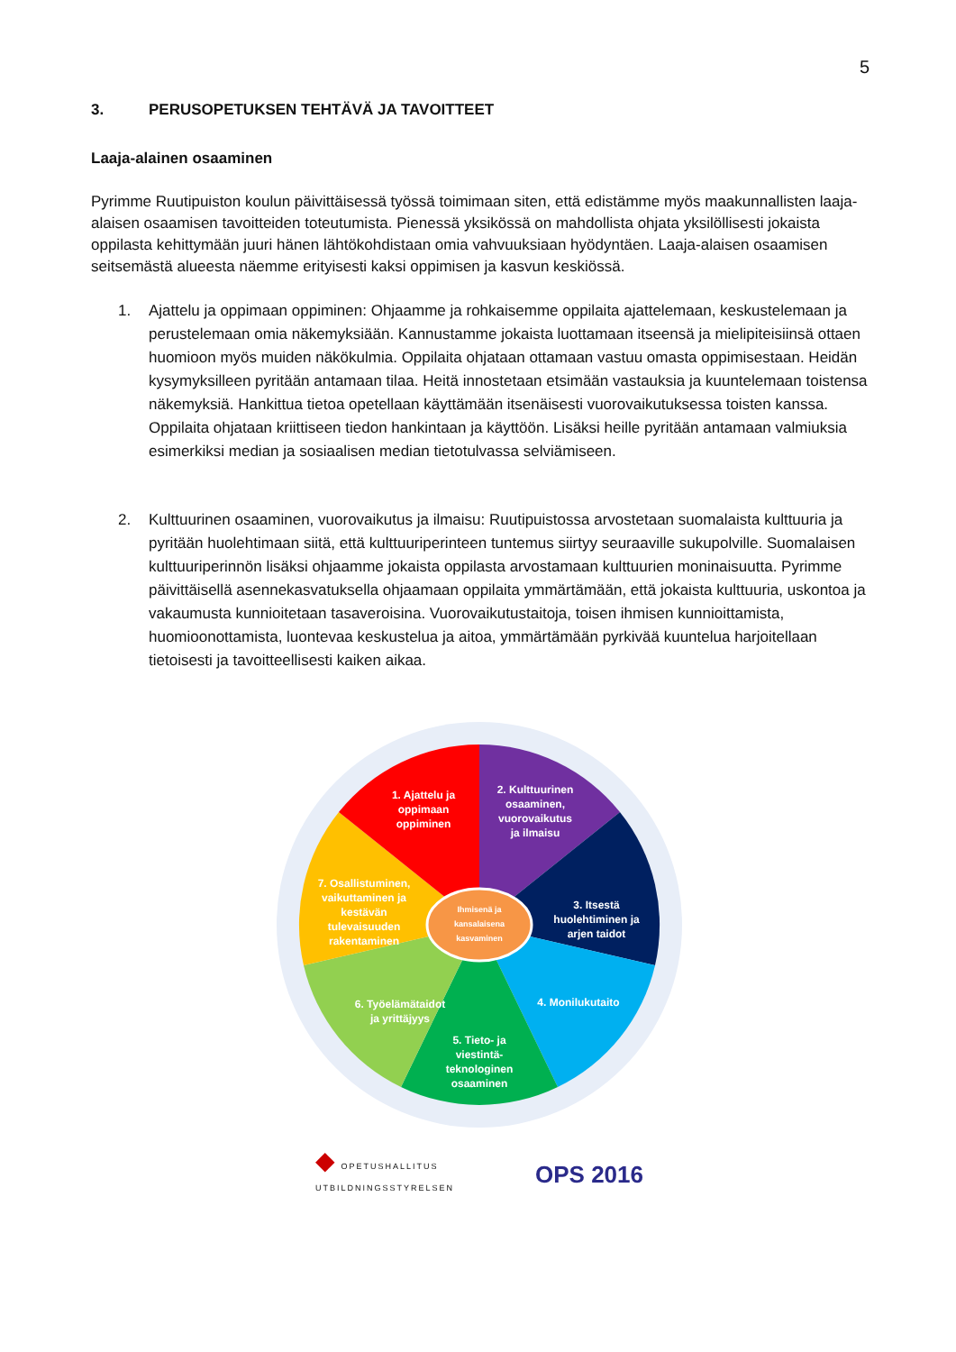5
3. PERUSOPETUKSEN TEHTÄVÄ JA TAVOITTEET
Laaja-alainen osaaminen
Pyrimme Ruutipuiston koulun päivittäisessä työssä toimimaan siten, että edistämme myös maakunnallisten laaja-alaisen osaamisen tavoitteiden toteutumista. Pienessä yksikössä on mahdollista ohjata yksilöllisesti jokaista oppilasta kehittymään juuri hänen lähtökohdistaan omia vahvuuksiaan hyödyntäen. Laaja-alaisen osaamisen seitsemästä alueesta näemme erityisesti kaksi oppimisen ja kasvun keskiössä.
1. Ajattelu ja oppimaan oppiminen: Ohjaamme ja rohkaisemme oppilaita ajattelemaan, keskustelemaan ja perustelemaan omia näkemyksiään. Kannustamme jokaista luottamaan itseensä ja mielipiteisiinsä ottaen huomioon myös muiden näkökulmia. Oppilaita ohjataan ottamaan vastuu omasta oppimisestaan. Heidän kysymyksilleen pyritään antamaan tilaa. Heitä innostetaan etsimään vastauksia ja kuuntelemaan toistensa näkemyksiä. Hankittua tietoa opetellaan käyttämään itsenäisesti vuorovaikutuksessa toisten kanssa. Oppilaita ohjataan kriittiseen tiedon hankintaan ja käyttöön. Lisäksi heille pyritään antamaan valmiuksia esimerkiksi median ja sosiaalisen median tietotulvassa selviämiseen.
2. Kulttuurinen osaaminen, vuorovaikutus ja ilmaisu: Ruutipuistossa arvostetaan suomalaista kulttuuria ja pyritään huolehtimaan siitä, että kulttuuriperinteen tuntemus siirtyy seuraaville sukupolville. Suomalaisen kulttuuriperinnön lisäksi ohjaamme jokaista oppilasta arvostamaan kulttuurien moninaisuutta. Pyrimme päivittäisellä asennekasvatuksella ohjaamaan oppilaita ymmärtämään, että jokaista kulttuuria, uskontoa ja vakaumusta kunnioitetaan tasaveroisina. Vuorovaikutustaitoja, toisen ihmisen kunnioittamista, huomioonottamista, luontevaa keskustelua ja aitoa, ymmärtämään pyrkivää kuuntelua harjoitellaan tietoisesti ja tavoitteellisesti kaiken aikaa.
Ihmisenä ja
kansalaisena
kasvaminen
1. Ajattelu ja
oppimaan
oppiminen
2. Kulttuurinen
osaaminen,
vuorovaikutus
ja ilmaisu
3. Itsestä
huolehtiminen ja
arjen taidot
4. Monilukutaito
5. Tieto- ja
viestintä-
teknologinen
osaaminen
6. Työelämätaidot
ja yrittäjyys
7. Osallistuminen,
vaikuttaminen ja
kestävän
tulevaisuuden
rakentaminen
◆ OPETUSHALLITUS
UTBILDNINGSSTYRELSEN
OPS 2016